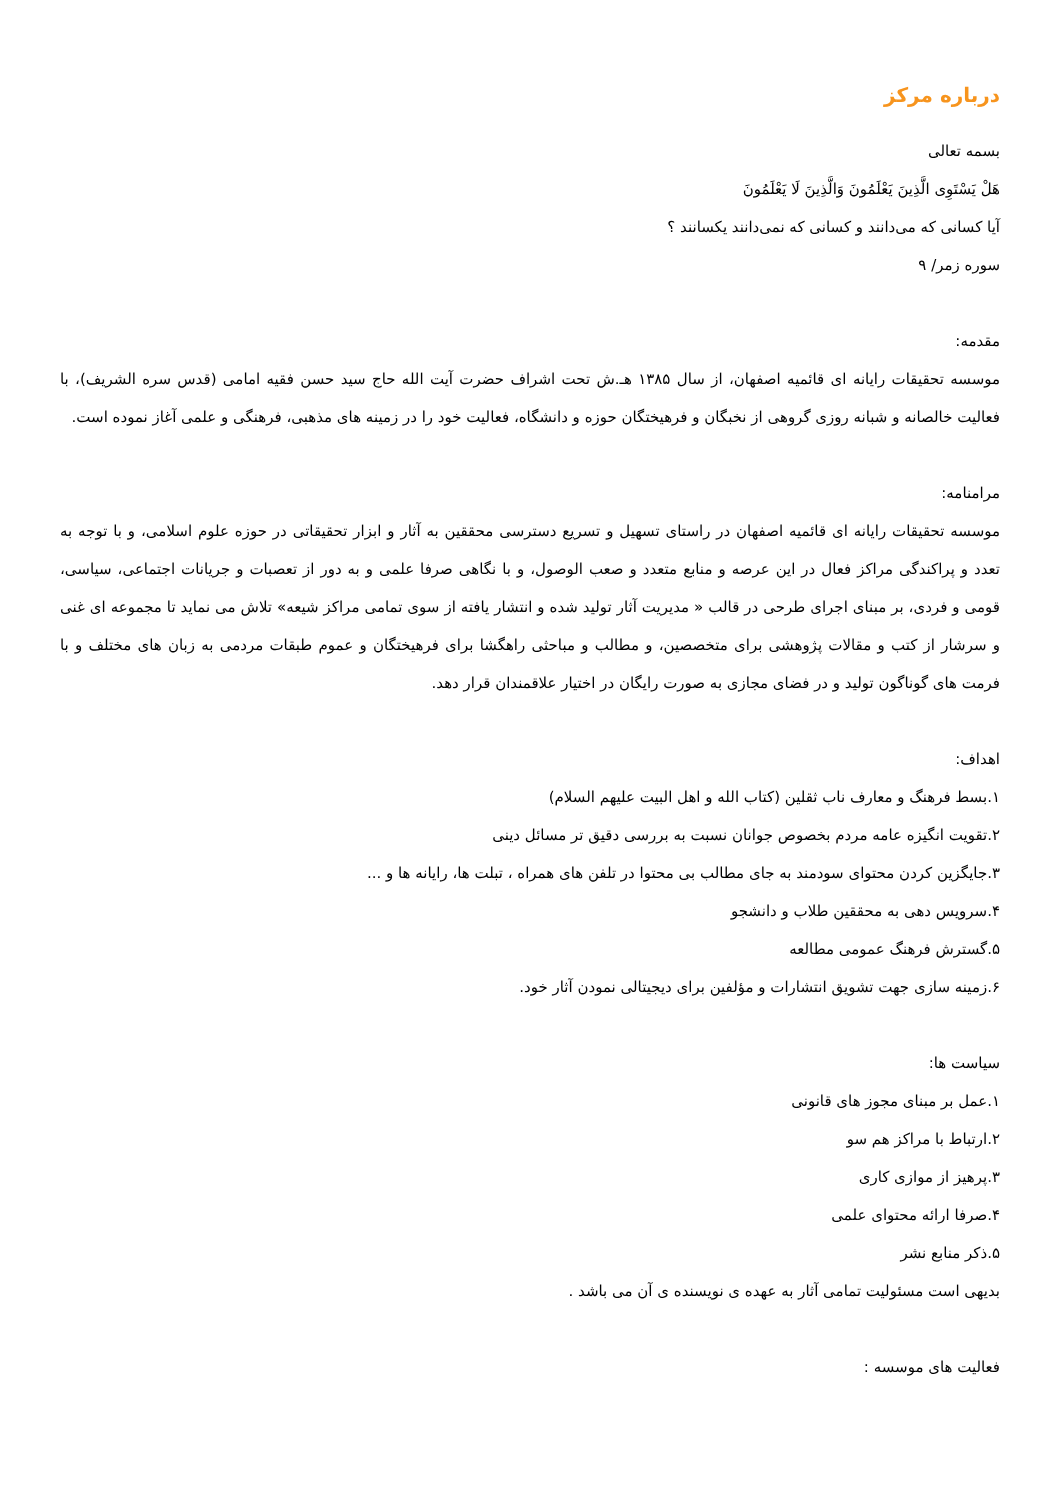درباره مرکز
بسمه تعالی
هَلْ يَسْتَوِی الَّذِينَ يَعْلَمُونَ وَالَّذِينَ لَا يَعْلَمُونَ
آيا کسانی که می‌دانند و کسانی که نمی‌دانند يکسانند ؟
سوره زمر/ ۹
مقدمه:
موسسه تحقیقات رایانه ای قائمیه اصفهان، از سال ۱۳۸۵ هـ.ش تحت اشراف حضرت آیت الله حاج سید حسن فقیه امامی (قدس سره الشریف)، با فعالیت خالصانه و شبانه روزی گروهی از نخبگان و فرهیختگان حوزه و دانشگاه، فعالیت خود را در زمینه های مذهبی، فرهنگی و علمی آغاز نموده است.
مرامنامه:
موسسه تحقیقات رایانه ای قائمیه اصفهان در راستای تسهیل و تسریع دسترسی محققین به آثار و ابزار تحقیقاتی در حوزه علوم اسلامی، و با توجه به تعدد و پراکندگی مراکز فعال در این عرصه و منابع متعدد و صعب الوصول، و با نگاهی صرفا علمی و به دور از تعصبات و جریانات اجتماعی، سیاسی، قومی و فردی، بر مبنای اجرای طرحی در قالب « مدیریت آثار تولید شده و انتشار یافته از سوی تمامی مراکز شیعه» تلاش می نماید تا مجموعه ای غنی و سرشار از کتب و مقالات پژوهشی برای متخصصین، و مطالب و مباحثی راهگشا برای فرهیختگان و عموم طبقات مردمی به زبان های مختلف و با فرمت های گوناگون تولید و در فضای مجازی به صورت رایگان در اختیار علاقمندان قرار دهد.
اهداف:
۱.بسط فرهنگ و معارف ناب ثقلین (کتاب الله و اهل البیت علیهم السلام)
۲.تقویت انگیزه عامه مردم بخصوص جوانان نسبت به بررسی دقیق تر مسائل دینی
۳.جایگزین کردن محتوای سودمند به جای مطالب بی محتوا در تلفن های همراه ، تبلت ها، رایانه ها و ...
۴.سرویس دهی به محققین طلاب و دانشجو
۵.گسترش فرهنگ عمومی مطالعه
۶.زمینه سازی جهت تشویق انتشارات و مؤلفین برای دیجیتالی نمودن آثار خود.
سیاست ها:
۱.عمل بر مبنای مجوز های قانونی
۲.ارتباط با مراکز هم سو
۳.پرهیز از موازی کاری
۴.صرفا ارائه محتوای علمی
۵.ذکر منابع نشر
بدیهی است مسئولیت تمامی آثار به عهده ی نویسنده ی آن می باشد .
فعالیت های موسسه :